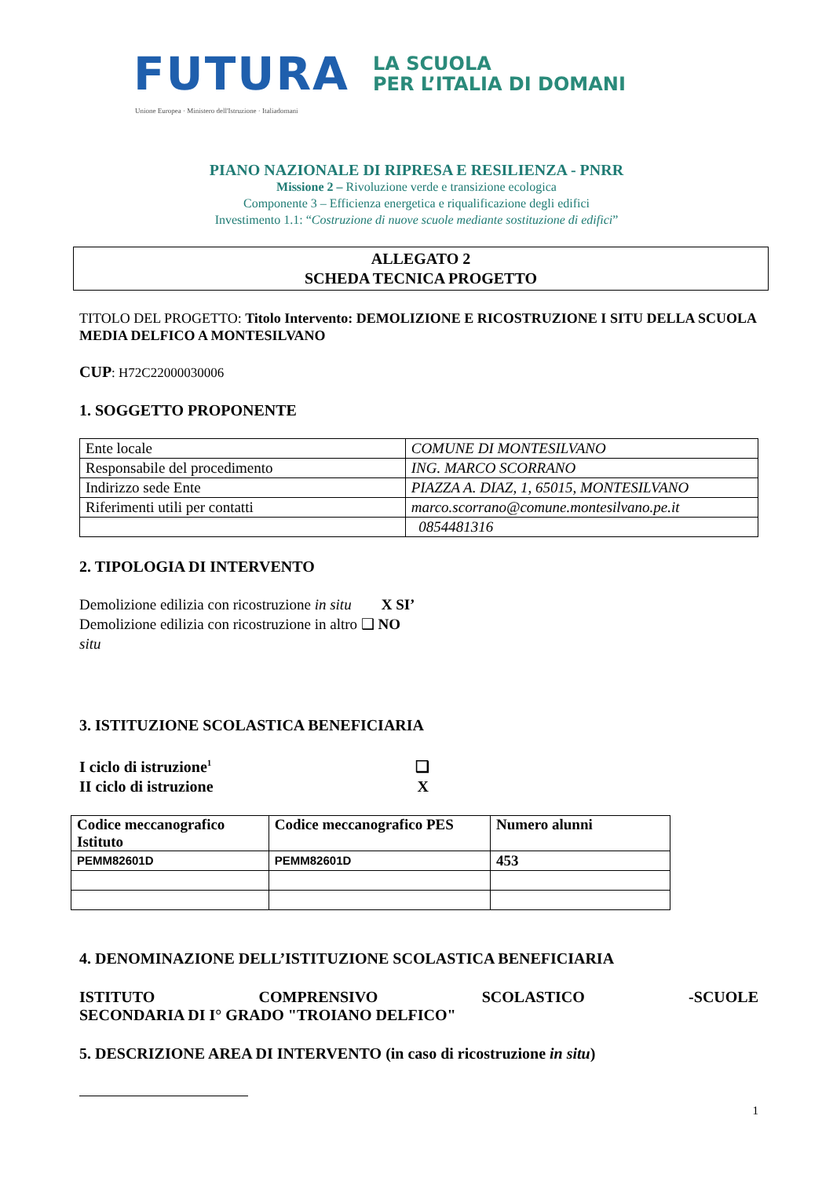FUTURA LA SCUOLA
PER L’ITALIA DI DOMANI
Unione Europea · Ministero dell'Istruzione · Italiadomani
PIANO NAZIONALE DI RIPRESA E RESILIENZA - PNRR
Missione 2 – Rivoluzione verde e transizione ecologica
Componente 3 – Efficienza energetica e riqualificazione degli edifici
Investimento 1.1: “Costruzione di nuove scuole mediante sostituzione di edifici”
ALLEGATO 2
SCHEDA TECNICA PROGETTO
TITOLO DEL PROGETTO: Titolo Intervento: DEMOLIZIONE E RICOSTRUZIONE I SITU DELLA SCUOLA MEDIA DELFICO A MONTESILVANO
CUP: H72C22000030006
1. SOGGETTO PROPONENTE
| Ente locale | COMUNE DI MONTESILVANO |
| Responsabile del procedimento | ING. MARCO SCORRANO |
| Indirizzo sede Ente | PIAZZA A. DIAZ, 1, 65015, MONTESILVANO |
| Riferimenti utili per contatti | marco.scorrano@comune.montesilvano.pe.it |
| | 0854481316 |
2. TIPOLOGIA DI INTERVENTO
Demolizione edilizia con ricostruzione in situ X SI’
Demolizione edilizia con ricostruzione in altro ❑ NO
situ
3. ISTITUZIONE SCOLASTICA BENEFICIARIA
I ciclo di istruzione<sup>1</sup> ❑
II ciclo di istruzione X
| Codice meccanografico Istituto | Codice meccanografico PES | Numero alunni |
| PEMM82601D | PEMM82601D | 453 |
4. DENOMINAZIONE DELL’ISTITUZIONE SCOLASTICA BENEFICIARIA
ISTITUTO COMPRENSIVO SCOLASTICO -SCUOLE
SECONDARIA DI I° GRADO "TROIANO DELFICO"
5. DESCRIZIONE AREA DI INTERVENTO (in caso di ricostruzione in situ)
1